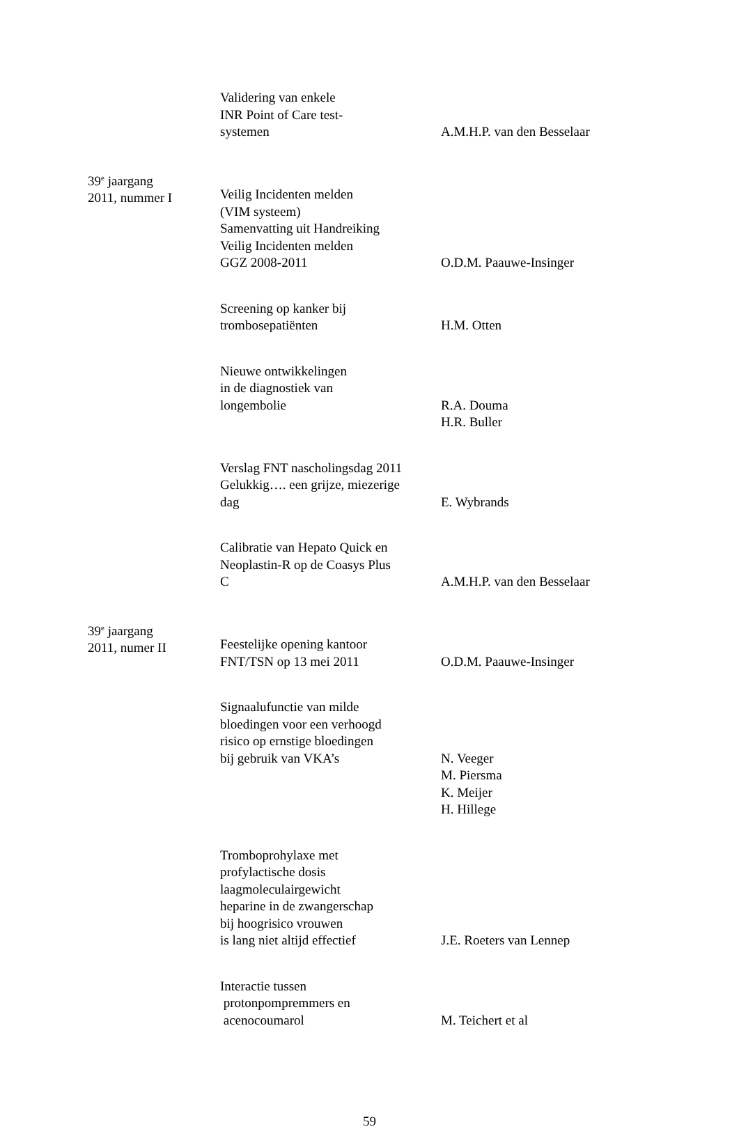| | Validering van enkele INR Point of Care test- systemen | A.M.H.P. van den Besselaar |
| 39<sup>e</sup> jaargang 2011, nummer I | Veilig Incidenten melden (VIM systeem) Samenvatting uit Handreiking Veilig Incidenten melden GGZ 2008-2011 | O.D.M. Paauwe-Insinger |
| | Screening op kanker bij trombosepatiënten | H.M. Otten |
| | Nieuwe ontwikkelingen in de diagnostiek van longembolie | R.A. Douma H.R. Buller |
| | Verslag FNT nascholingsdag 2011 Gelukkig…. een grijze, miezerige dag | E. Wybrands |
| | Calibratie van Hepato Quick en Neoplastin-R op de Coasys Plus C | A.M.H.P. van den Besselaar |
| 39<sup>e</sup> jaargang 2011, numer II | Feestelijke opening kantoor FNT/TSN op 13 mei 2011 | O.D.M. Paauwe-Insinger |
| | Signaalufunctie van milde bloedingen voor een verhoogd risico op ernstige bloedingen bij gebruik van VKA’s | N. Veeger M. Piersma K. Meijer H. Hillege |
| | Tromboprohylaxe met profylactische dosis laagmoleculairgewicht heparine in de zwangerschap bij hoogrisico vrouwen is lang niet altijd effectief | J.E. Roeters van Lennep |
| | Interactie tussen protonpompremmers en acenocoumarol | M. Teichert et al |
59